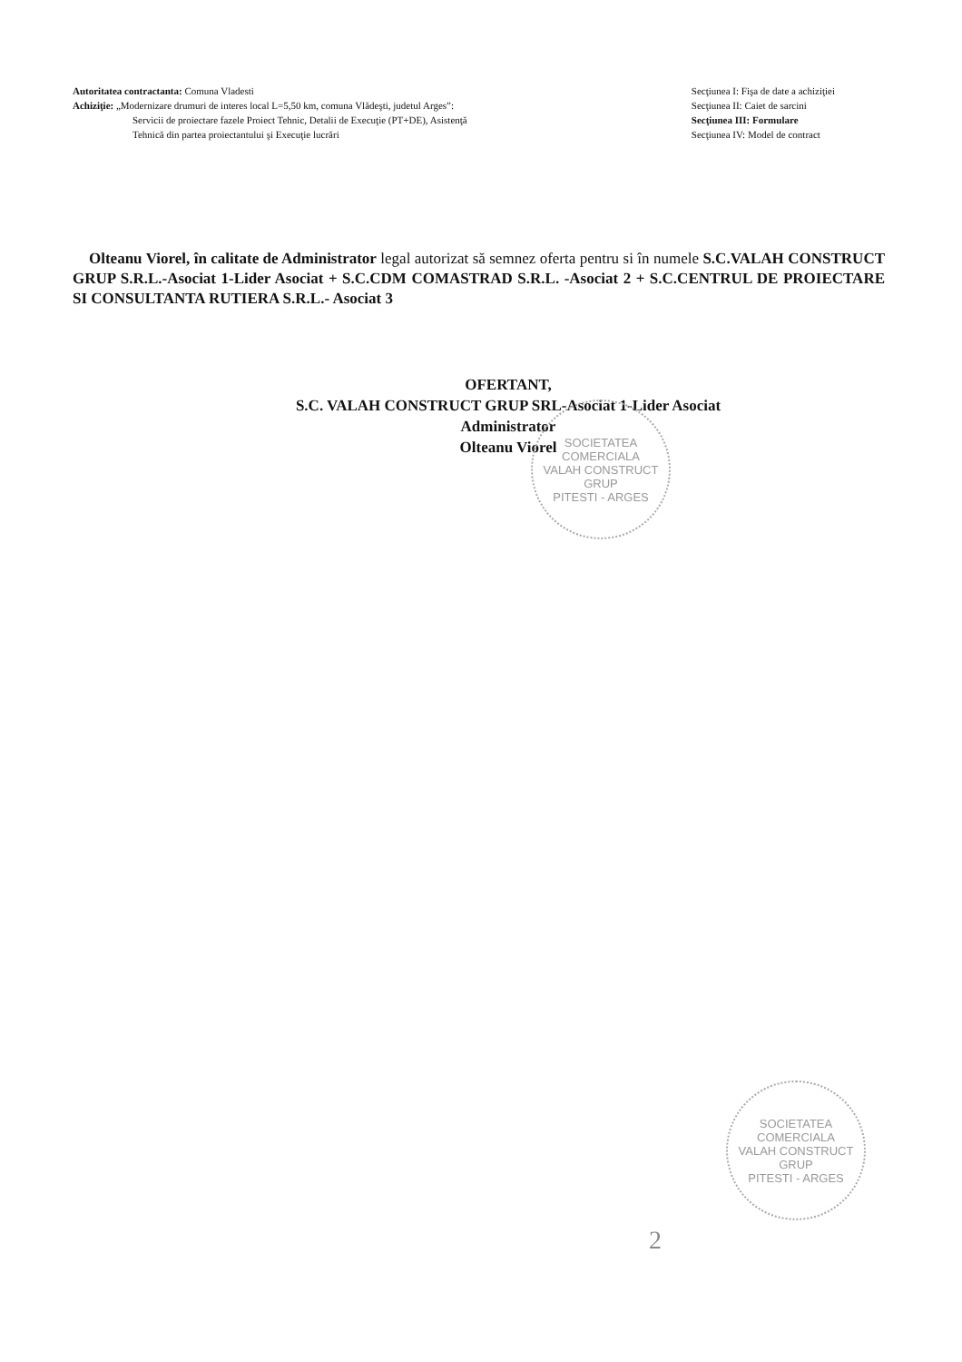Autoritatea contractanta: Comuna Vladesti
Achiziţie: „Modernizare drumuri de interes local L=5,50 km, comuna Vlădeşti, judetul Arges”:
Servicii de proiectare fazele Proiect Tehnic, Detalii de Execuţie (PT+DE), Asistenţă
Tehnică din partea proiectantului şi Execuţie lucrări
Secţiunea I: Fişa de date a achiziţiei
Secţiunea II: Caiet de sarcini
Secţiunea III: Formulare
Secţiunea IV: Model de contract
Olteanu Viorel, în calitate de Administrator legal autorizat să semnez oferta pentru si în numele S.C.VALAH CONSTRUCT GRUP S.R.L.-Asociat 1-Lider Asociat + S.C.CDM COMASTRAD S.R.L. -Asociat 2 + S.C.CENTRUL DE PROIECTARE SI CONSULTANTA RUTIERA S.R.L.- Asociat 3
OFERTANT,
S.C. VALAH CONSTRUCT GRUP SRL-Asociat 1-Lider Asociat
Administrator
Olteanu Viorel
SOCIETATEA COMERCIALA
VALAH CONSTRUCT GRUP
PITESTI - ARGES
SOCIETATEA COMERCIALA
VALAH CONSTRUCT GRUP
PITESTI - ARGES
2